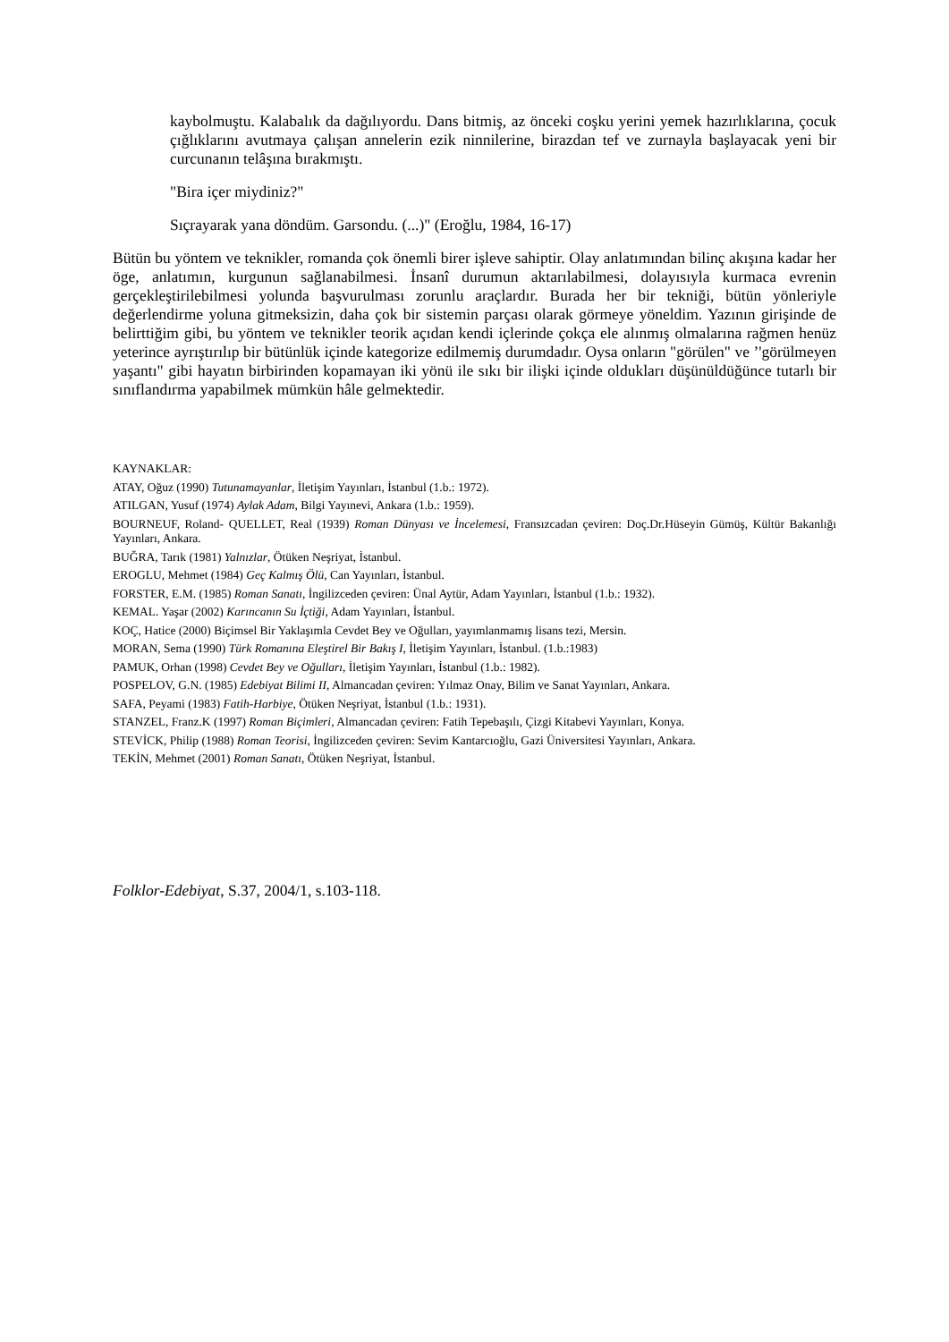kaybolmuştu. Kalabalık da dağılıyordu. Dans bitmiş, az önceki coşku yerini yemek hazırlıklarına, çocuk çığlıklarını avutmaya çalışan annelerin ezik ninnilerine, birazdan tef ve zurnayla başlayacak yeni bir curcunanın telâşına bırakmıştı.
"Bira içer miydiniz?"
Sıçrayarak yana döndüm. Garsondu. (...)" (Eroğlu, 1984, 16-17)
Bütün bu yöntem ve teknikler, romanda çok önemli birer işleve sahiptir. Olay anlatımından bilinç akışına kadar her öge, anlatımın, kurgunun sağlanabilmesi. İnsanî durumun aktarılabilmesi, dolayısıyla kurmaca evrenin gerçekleştirilebilmesi yolunda başvurulması zorunlu araçlardır. Burada her bir tekniği, bütün yönleriyle değerlendirme yoluna gitmeksizin, daha çok bir sistemin parçası olarak görmeye yöneldim. Yazının girişinde de belirttiğim gibi, bu yöntem ve teknikler teorik açıdan kendi içlerinde çokça ele alınmış olmalarına rağmen henüz yeterince ayrıştırılıp bir bütünlük içinde kategorize edilmemiş durumdadır. Oysa onların "görülen" ve ’'görülmeyen yaşantı" gibi hayatın birbirinden kopamayan iki yönü ile sıkı bir ilişki içinde oldukları düşünüldüğünce tutarlı bir sınıflandırma yapabilmek mümkün hâle gelmektedir.
KAYNAKLAR:
ATAY, Oğuz (1990) Tutunamayanlar, İletişim Yayınları, İstanbul (1.b.: 1972).
ATILGAN, Yusuf (1974) Aylak Adam, Bilgi Yayınevi, Ankara (1.b.: 1959).
BOURNEUF, Roland- QUELLET, Real (1939) Roman Dünyası ve İncelemesi, Fransızcadan çeviren: Doç.Dr.Hüseyin Gümüş, Kültür Bakanlığı Yayınları, Ankara.
BUĞRA, Tarık (1981) Yalnızlar, Ötüken Neşriyat, İstanbul.
EROGLU, Mehmet (1984) Geç Kalmış Ölü, Can Yayınları, İstanbul.
FORSTER, E.M. (1985) Roman Sanatı, İngilizceden çeviren: Ünal Aytür, Adam Yayınları, İstanbul (1.b.: 1932).
KEMAL. Yaşar (2002) Karıncanın Su İçtiği, Adam Yayınları, İstanbul.
KOÇ, Hatice (2000) Biçimsel Bir Yaklaşımla Cevdet Bey ve Oğulları, yayımlanmamış lisans tezi, Mersin.
MORAN, Sema (1990) Türk Romanına Eleştirel Bir Bakış I, İletişim Yayınları, İstanbul. (1.b.:1983)
PAMUK, Orhan (1998) Cevdet Bey ve Oğulları, İletişim Yayınları, İstanbul (1.b.: 1982).
POSPELOV, G.N. (1985) Edebiyat Bilimi II, Almancadan çeviren: Yılmaz Onay, Bilim ve Sanat Yayınları, Ankara.
SAFA, Peyami (1983) Fatih-Harbiye, Ötüken Neşriyat, İstanbul (1.b.: 1931).
STANZEL, Franz.K (1997) Roman Biçimleri, Almancadan çeviren: Fatih Tepebaşılı, Çizgi Kitabevi Yayınları, Konya.
STEVİCK, Philip (1988) Roman Teorisi, İngilizceden çeviren: Sevim Kantarcıoğlu, Gazi Üniversitesi Yayınları, Ankara.
TEKİN, Mehmet (2001) Roman Sanatı, Ötüken Neşriyat, İstanbul.
Folklor-Edebiyat, S.37, 2004/1, s.103-118.